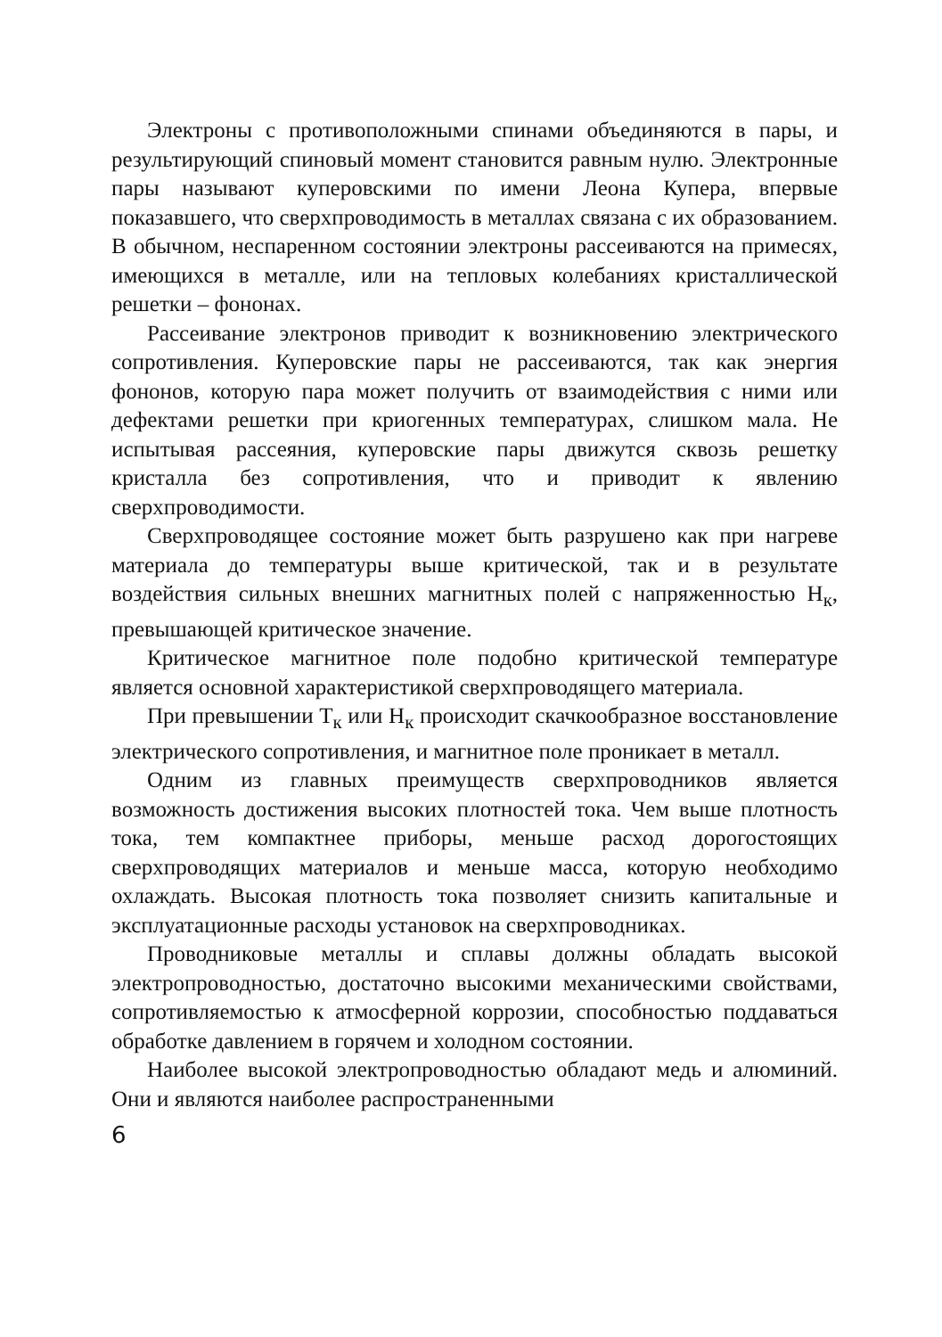Электроны с противоположными спинами объединяются в пары, и результирующий спиновый момент становится равным нулю. Электронные пары называют куперовскими по имени Леона Купера, впервые показавшего, что сверхпроводимость в металлах связана с их образованием. В обычном, неспаренном состоянии электроны рассеиваются на примесях, имеющихся в металле, или на тепловых колебаниях кристаллической решетки – фононах.
Рассеивание электронов приводит к возникновению электрического сопротивления. Куперовские пары не рассеиваются, так как энергия фононов, которую пара может получить от взаимодействия с ними или дефектами решетки при криогенных температурах, слишком мала. Не испытывая рассеяния, куперовские пары движутся сквозь решетку кристалла без сопротивления, что и приводит к явлению сверхпроводимости.
Сверхпроводящее состояние может быть разрушено как при нагреве материала до температуры выше критической, так и в результате воздействия сильных внешних магнитных полей с напряженностью Н<sub>к</sub>, превышающей критическое значение.
Критическое магнитное поле подобно критической температуре является основной характеристикой сверхпроводящего материала.
При превышении Т<sub>к</sub> или Н<sub>к</sub> происходит скачкообразное восстановление электрического сопротивления, и магнитное поле проникает в металл.
Одним из главных преимуществ сверхпроводников является возможность достижения высоких плотностей тока. Чем выше плотность тока, тем компактнее приборы, меньше расход дорогостоящих сверхпроводящих материалов и меньше масса, которую необходимо охлаждать. Высокая плотность тока позволяет снизить капитальные и эксплуатационные расходы установок на сверхпроводниках.
Проводниковые металлы и сплавы должны обладать высокой электропроводностью, достаточно высокими механическими свойствами, сопротивляемостью к атмосферной коррозии, способностью поддаваться обработке давлением в горячем и холодном состоянии.
Наиболее высокой электропроводностью обладают медь и алюминий. Они и являются наиболее распространенными
6